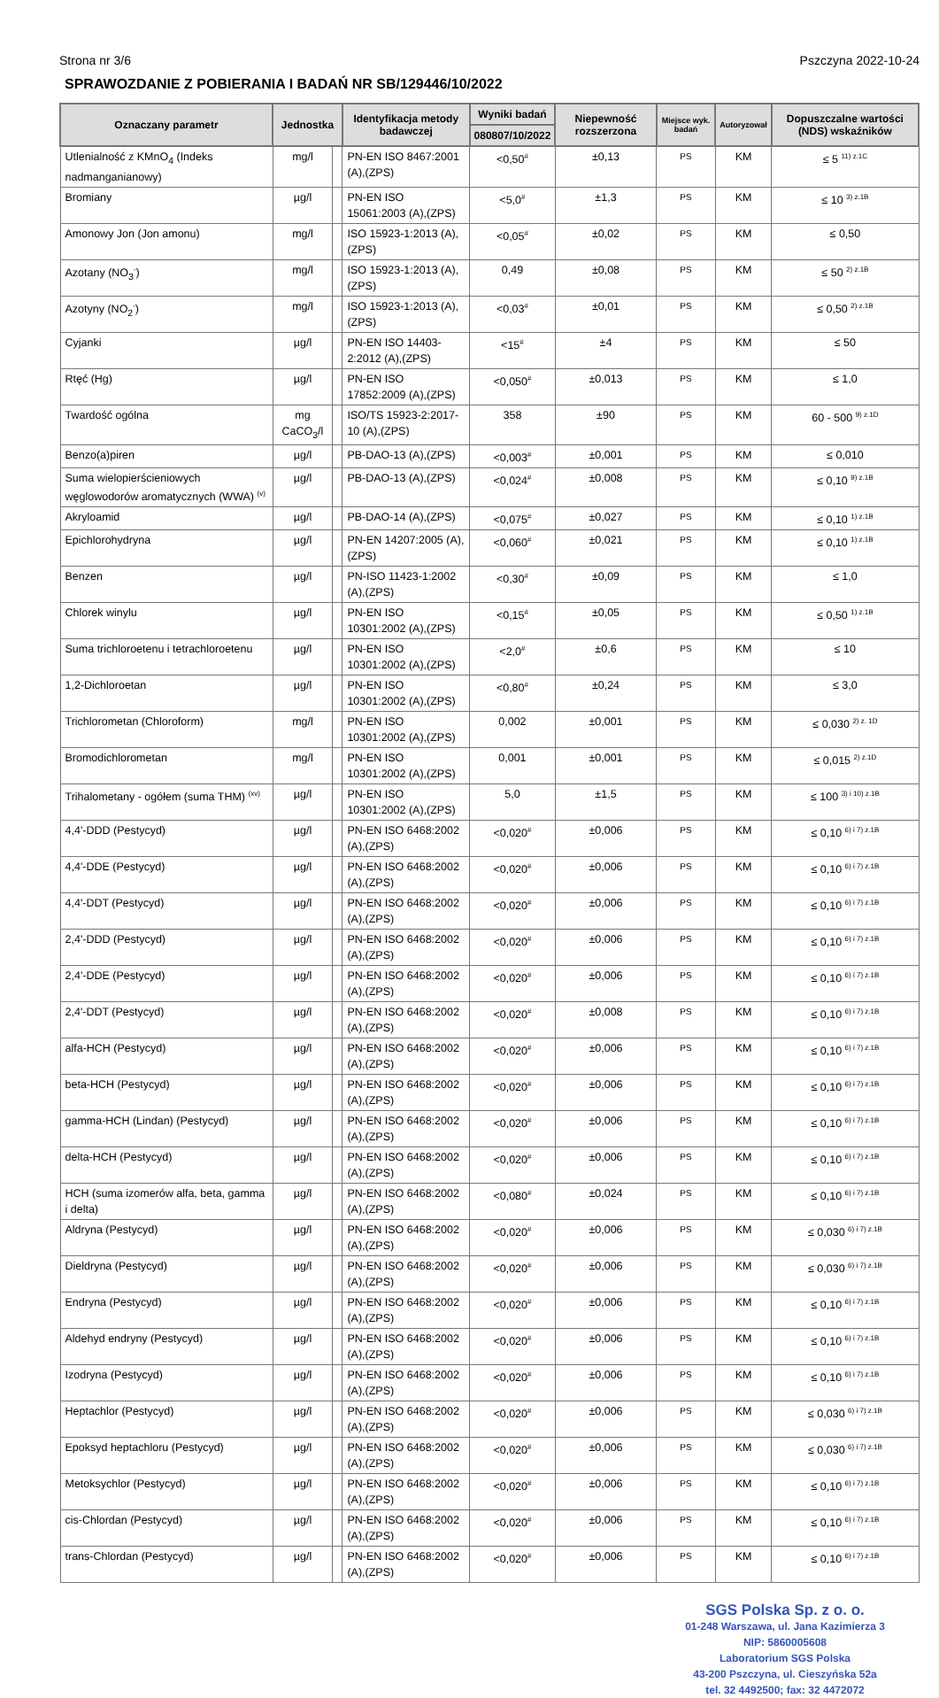Strona nr 3/6 Pszczyna 2022-10-24
SPRAWOZDANIE Z POBIERANIA I BADAŃ NR SB/129446/10/2022
| Oznaczany parametr | Jednostka | | Identyfikacja metody badawczej | Wyniki badań | Niepewność rozszerzona | Miejsce wyk. badań | Autoryzował | Dopuszczalne wartości (NDS) wskaźników |
| --- | --- | --- | --- | --- | --- | --- | --- | --- |
| | | | | 080807/10/2022 | | | | |
| Utlenialność z KMnO<sub>4</sub> (Indeks nadmanganianowy) | mg/l | | PN-EN ISO 8467:2001 (A),(ZPS) | <0,50<sup>#</sup> | ±0,13 | PS | KM | ≤ 5 <sup>11) z.1C</sup> |
| Bromiany | µg/l | | PN-EN ISO 15061:2003 (A),(ZPS) | <5,0<sup>#</sup> | ±1,3 | PS | KM | ≤ 10 <sup>3) z.1B</sup> |
| Amonowy Jon (Jon amonu) | mg/l | | ISO 15923-1:2013 (A),(ZPS) | <0,05<sup>#</sup> | ±0,02 | PS | KM | ≤ 0,50 |
| Azotany (NO<sub>3</sub><sup>-</sup>) | mg/l | | ISO 15923-1:2013 (A),(ZPS) | 0,49 | ±0,08 | PS | KM | ≤ 50 <sup>2) z.1B</sup> |
| Azotyny (NO<sub>2</sub><sup>-</sup>) | mg/l | | ISO 15923-1:2013 (A),(ZPS) | <0,03<sup>#</sup> | ±0,01 | PS | KM | ≤ 0,50 <sup>2) z.1B</sup> |
| Cyjanki | µg/l | | PN-EN ISO 14403-2:2012 (A),(ZPS) | <15<sup>#</sup> | ±4 | PS | KM | ≤ 50 |
| Rtęć (Hg) | µg/l | | PN-EN ISO 17852:2009 (A),(ZPS) | <0,050<sup>#</sup> | ±0,013 | PS | KM | ≤ 1,0 |
| Twardość ogólna | mg CaCO<sub>3</sub>/l | | ISO/TS 15923-2:2017-10 (A),(ZPS) | 358 | ±90 | PS | KM | 60 - 500 <sup>9) z.1D</sup> |
| Benzo(a)piren | µg/l | | PB-DAO-13 (A),(ZPS) | <0,003<sup>#</sup> | ±0,001 | PS | KM | ≤ 0,010 |
| Suma wielopierścieniowych węglowodorów aromatycznych (WWA) <sup>(v)</sup> | µg/l | | PB-DAO-13 (A),(ZPS) | <0,024<sup>#</sup> | ±0,008 | PS | KM | ≤ 0,10 <sup>9) z.1B</sup> |
| Akryloamid | µg/l | | PB-DAO-14 (A),(ZPS) | <0,075<sup>#</sup> | ±0,027 | PS | KM | ≤ 0,10 <sup>1) z.1B</sup> |
| Epichlorohydryna | µg/l | | PN-EN 14207:2005 (A),(ZPS) | <0,060<sup>#</sup> | ±0,021 | PS | KM | ≤ 0,10 <sup>1) z.1B</sup> |
| Benzen | µg/l | | PN-ISO 11423-1:2002 (A),(ZPS) | <0,30<sup>#</sup> | ±0,09 | PS | KM | ≤ 1,0 |
| Chlorek winylu | µg/l | | PN-EN ISO 10301:2002 (A),(ZPS) | <0,15<sup>#</sup> | ±0,05 | PS | KM | ≤ 0,50 <sup>1) z.1B</sup> |
| Suma trichloroetenu i tetrachloroetenu | µg/l | | PN-EN ISO 10301:2002 (A),(ZPS) | <2,0<sup>#</sup> | ±0,6 | PS | KM | ≤ 10 |
| 1,2-Dichloroetan | µg/l | | PN-EN ISO 10301:2002 (A),(ZPS) | <0,80<sup>#</sup> | ±0,24 | PS | KM | ≤ 3,0 |
| Trichlorometan (Chloroform) | mg/l | | PN-EN ISO 10301:2002 (A),(ZPS) | 0,002 | ±0,001 | PS | KM | ≤ 0,030 <sup>2) z. 1D</sup> |
| Bromodichlorometan | mg/l | | PN-EN ISO 10301:2002 (A),(ZPS) | 0,001 | ±0,001 | PS | KM | ≤ 0,015 <sup>2) z.1D</sup> |
| Trihalometany - ogółem (suma THM) <sup>(xv)</sup> | µg/l | | PN-EN ISO 10301:2002 (A),(ZPS) | 5,0 | ±1,5 | PS | KM | ≤ 100 <sup>3) i 10) z.1B</sup> |
| 4,4'-DDD (Pestycyd) | µg/l | | PN-EN ISO 6468:2002 (A),(ZPS) | <0,020<sup>#</sup> | ±0,006 | PS | KM | ≤ 0,10 <sup>6) i 7) z.1B</sup> |
| 4,4'-DDE (Pestycyd) | µg/l | | PN-EN ISO 6468:2002 (A),(ZPS) | <0,020<sup>#</sup> | ±0,006 | PS | KM | ≤ 0,10 <sup>6) i 7) z.1B</sup> |
| 4,4'-DDT (Pestycyd) | µg/l | | PN-EN ISO 6468:2002 (A),(ZPS) | <0,020<sup>#</sup> | ±0,006 | PS | KM | ≤ 0,10 <sup>6) i 7) z.1B</sup> |
| 2,4'-DDD (Pestycyd) | µg/l | | PN-EN ISO 6468:2002 (A),(ZPS) | <0,020<sup>#</sup> | ±0,006 | PS | KM | ≤ 0,10 <sup>6) i 7) z.1B</sup> |
| 2,4'-DDE (Pestycyd) | µg/l | | PN-EN ISO 6468:2002 (A),(ZPS) | <0,020<sup>#</sup> | ±0,006 | PS | KM | ≤ 0,10 <sup>6) i 7) z.1B</sup> |
| 2,4'-DDT (Pestycyd) | µg/l | | PN-EN ISO 6468:2002 (A),(ZPS) | <0,020<sup>#</sup> | ±0,008 | PS | KM | ≤ 0,10 <sup>6) i 7) z.1B</sup> |
| alfa-HCH (Pestycyd) | µg/l | | PN-EN ISO 6468:2002 (A),(ZPS) | <0,020<sup>#</sup> | ±0,006 | PS | KM | ≤ 0,10 <sup>6) i 7) z.1B</sup> |
| beta-HCH (Pestycyd) | µg/l | | PN-EN ISO 6468:2002 (A),(ZPS) | <0,020<sup>#</sup> | ±0,006 | PS | KM | ≤ 0,10 <sup>6) i 7) z.1B</sup> |
| gamma-HCH (Lindan) (Pestycyd) | µg/l | | PN-EN ISO 6468:2002 (A),(ZPS) | <0,020<sup>#</sup> | ±0,006 | PS | KM | ≤ 0,10 <sup>6) i 7) z.1B</sup> |
| delta-HCH (Pestycyd) | µg/l | | PN-EN ISO 6468:2002 (A),(ZPS) | <0,020<sup>#</sup> | ±0,006 | PS | KM | ≤ 0,10 <sup>6) i 7) z.1B</sup> |
| HCH (suma izomerów alfa, beta, gamma i delta) | µg/l | | PN-EN ISO 6468:2002 (A),(ZPS) | <0,080<sup>#</sup> | ±0,024 | PS | KM | ≤ 0,10 <sup>6) i 7) z.1B</sup> |
| Aldryna (Pestycyd) | µg/l | | PN-EN ISO 6468:2002 (A),(ZPS) | <0,020<sup>#</sup> | ±0,006 | PS | KM | ≤ 0,030 <sup>6) i 7) z.1B</sup> |
| Dieldryna (Pestycyd) | µg/l | | PN-EN ISO 6468:2002 (A),(ZPS) | <0,020<sup>#</sup> | ±0,006 | PS | KM | ≤ 0,030 <sup>6) i 7) z.1B</sup> |
| Endryna (Pestycyd) | µg/l | | PN-EN ISO 6468:2002 (A),(ZPS) | <0,020<sup>#</sup> | ±0,006 | PS | KM | ≤ 0,10 <sup>6) i 7) z.1B</sup> |
| Aldehyd endryny (Pestycyd) | µg/l | | PN-EN ISO 6468:2002 (A),(ZPS) | <0,020<sup>#</sup> | ±0,006 | PS | KM | ≤ 0,10 <sup>6) i 7) z.1B</sup> |
| Izodryna (Pestycyd) | µg/l | | PN-EN ISO 6468:2002 (A),(ZPS) | <0,020<sup>#</sup> | ±0,006 | PS | KM | ≤ 0,10 <sup>6) i 7) z.1B</sup> |
| Heptachlor (Pestycyd) | µg/l | | PN-EN ISO 6468:2002 (A),(ZPS) | <0,020<sup>#</sup> | ±0,006 | PS | KM | ≤ 0,030 <sup>6) i 7) z.1B</sup> |
| Epoksyd heptachloru (Pestycyd) | µg/l | | PN-EN ISO 6468:2002 (A),(ZPS) | <0,020<sup>#</sup> | ±0,006 | PS | KM | ≤ 0,030 <sup>6) i 7) z.1B</sup> |
| Metoksychlor (Pestycyd) | µg/l | | PN-EN ISO 6468:2002 (A),(ZPS) | <0,020<sup>#</sup> | ±0,006 | PS | KM | ≤ 0,10 <sup>6) i 7) z.1B</sup> |
| cis-Chlordan (Pestycyd) | µg/l | | PN-EN ISO 6468:2002 (A),(ZPS) | <0,020<sup>#</sup> | ±0,006 | PS | KM | ≤ 0,10 <sup>6) i 7) z.1B</sup> |
| trans-Chlordan (Pestycyd) | µg/l | | PN-EN ISO 6468:2002 (A),(ZPS) | <0,020<sup>#</sup> | ±0,006 | PS | KM | ≤ 0,10 <sup>6) i 7) z.1B</sup> |
SGS Polska Sp. z o. o.
01-248 Warszawa, ul. Jana Kazimierza 3
NIP: 5860005608
Laboratorium SGS Polska
43-200 Pszczyna, ul. Cieszyńska 52a
tel. 32 4492500; fax: 32 4472072